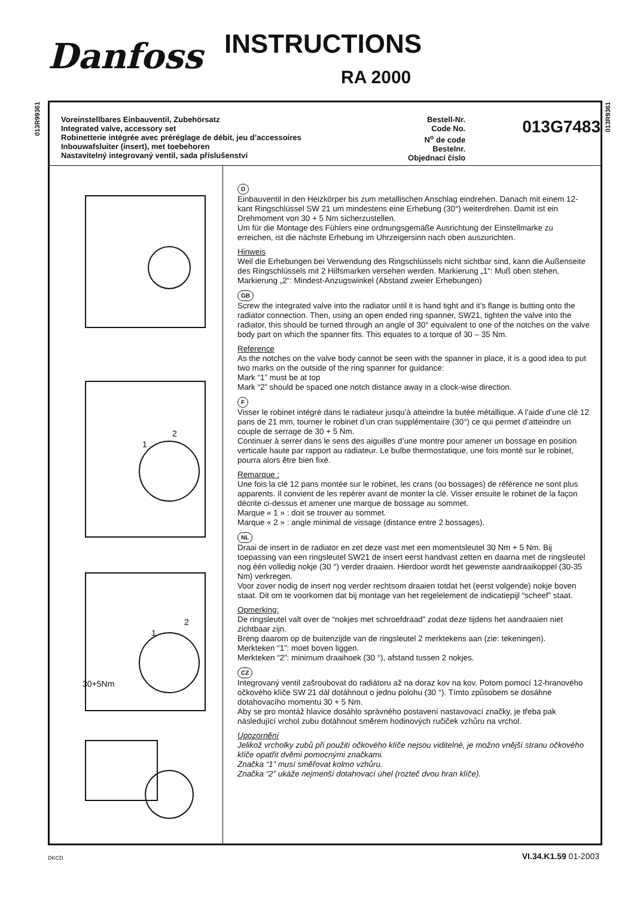Danfoss INSTRUCTIONS
RA 2000
013R99361
013R9361
Voreinstellbares Einbauventil, Zubehörsatz
Integrated valve, accessory set
Robinetterie intégrée avec préréglage de débit, jeu d’accessoires
Inbouwafsluiter (insert), met toebehoren
Nastavitelný integrovaný ventil, sada příslušenství
Bestell-Nr.
Code No.
N<sup>o</sup> de code
Bestelnr.
Objednací číslo
013G7483
1
2
1
2
30+5Nm
D
Einbauventil in den Heizkörper bis zum metallischen Anschlag eindrehen. Danach mit einem 12-kant Ringschlüssel SW 21 um mindestens eine Erhebung (30°) weiterdrehen. Damit ist ein Drehmoment von 30 + 5 Nm sicherzustellen.
Um für die Montage des Fühlers eine ordnungsgemäße Ausrichtung der Einstellmarke zu erreichen, ist die nächste Erhebung im Uhrzeigersinn nach oben auszurichten.
Hinweis
Weil die Erhebungen bei Verwendung des Ringschlüssels nicht sichtbar sind, kann die Außenseite des Ringschlüssels mit 2 Hilfsmarken versehen werden. Markierung „1“: Muß oben stehen,
Markierung „2“: Mindest-Anzugswinkel (Abstand zweier Erhebungen)
GB
Screw the integrated valve into the radiator until it is hand tight and it’s flange is butting onto the radiator connection. Then, using an open ended ring spanner, SW21, tighten the valve into the radiator, this should be turned through an angle of 30° equivalent to one of the notches on the valve body part on which the spanner fits. This equates to a torque of 30 – 35 Nm.
Reference
As the notches on the valve body cannot be seen with the spanner in place, it is a good idea to put two marks on the outside of the ring spanner for guidance:
Mark “1” must be at top
Mark “2” should be spaced one notch distance away in a clock-wise direction.
F
Visser le robinet intégré dans le radiateur jusqu’à atteindre la butée métallique. A l’aide d’une clé 12 pans de 21 mm, tourner le robinet d’un cran supplémentaire (30°) ce qui permet d’atteindre un couple de serrage de 30 + 5 Nm.
Continuer à serrer dans le sens des aiguilles d’une montre pour amener un bossage en position verticale haute par rapport au radiateur. Le bulbe thermostatique, une fois monté sur le robinet, pourra alors être bien fixé.
Remarque :
Une fois la clé 12 pans montée sur le robinet, les crans (ou bossages) de référence ne sont plus apparents. Il convient de les repérer avant de monter la clé. Visser ensuite le robinet de la façon décrite ci-dessus et amener une marque de bossage au sommet.
Marque « 1 » : doit se trouver au sommet.
Marque « 2 » : angle minimal de vissage (distance entre 2 bossages).
NL
Draai de insert in de radiator en zet deze vast met een momentsleutel 30 Nm + 5 Nm. Bij toepassing van een ringsleutel SW21 de insert eerst handvast zetten en daarna met de ringsleutel nog één volledig nokje (30 °) verder draaien. Hierdoor wordt het gewenste aandraaikoppel (30-35 Nm) verkregen.
Voor zover nodig de insert nog verder rechtsom draaien totdat het (eerst volgende) nokje boven staat. Dit om te voorkomen dat bij montage van het regelelement de indicatiepijl “scheef” staat.
Opmerking:
De ringsleutel valt over de “nokjes met schroefdraad” zodat deze tijdens het aandraaien niet zichtbaar zijn.
Breng daarom op de buitenzijde van de ringsleutel 2 merktekens aan (zie: tekeningen).
Merkteken “1”: moet boven liggen.
Merkteken “2”: minimum draaihoek (30 °), afstand tussen 2 nokjes.
CZ
Integrovaný ventil zašroubovat do radiátoru až na doraz kov na kov. Potom pomocí 12-hranového očkového klíče SW 21 dál dotáhnout o jednu polohu (30 °). Tímto způsobem se dosáhne dotahovacího momentu 30 + 5 Nm.
Aby se pro montáž hlavice dosáhlo správného postavení nastavovací značky, je třeba pak následující vrchol zubu dotáhnout směrem hodinových ručiček vzhůru na vrchol.
Upozornění
Jelikož vrcholky zubů při použití očkového klíče nejsou viditelné, je možno vnější stranu očkového klíče opatřit dvěmi pomocnými značkami.
Značka “1” musí směřovat kolmo vzhůru.
Značka “2” ukáže nejmenší dotahovací úhel (rozteč dvou hran klíče).
DKCD VI.34.K1.59 01-2003